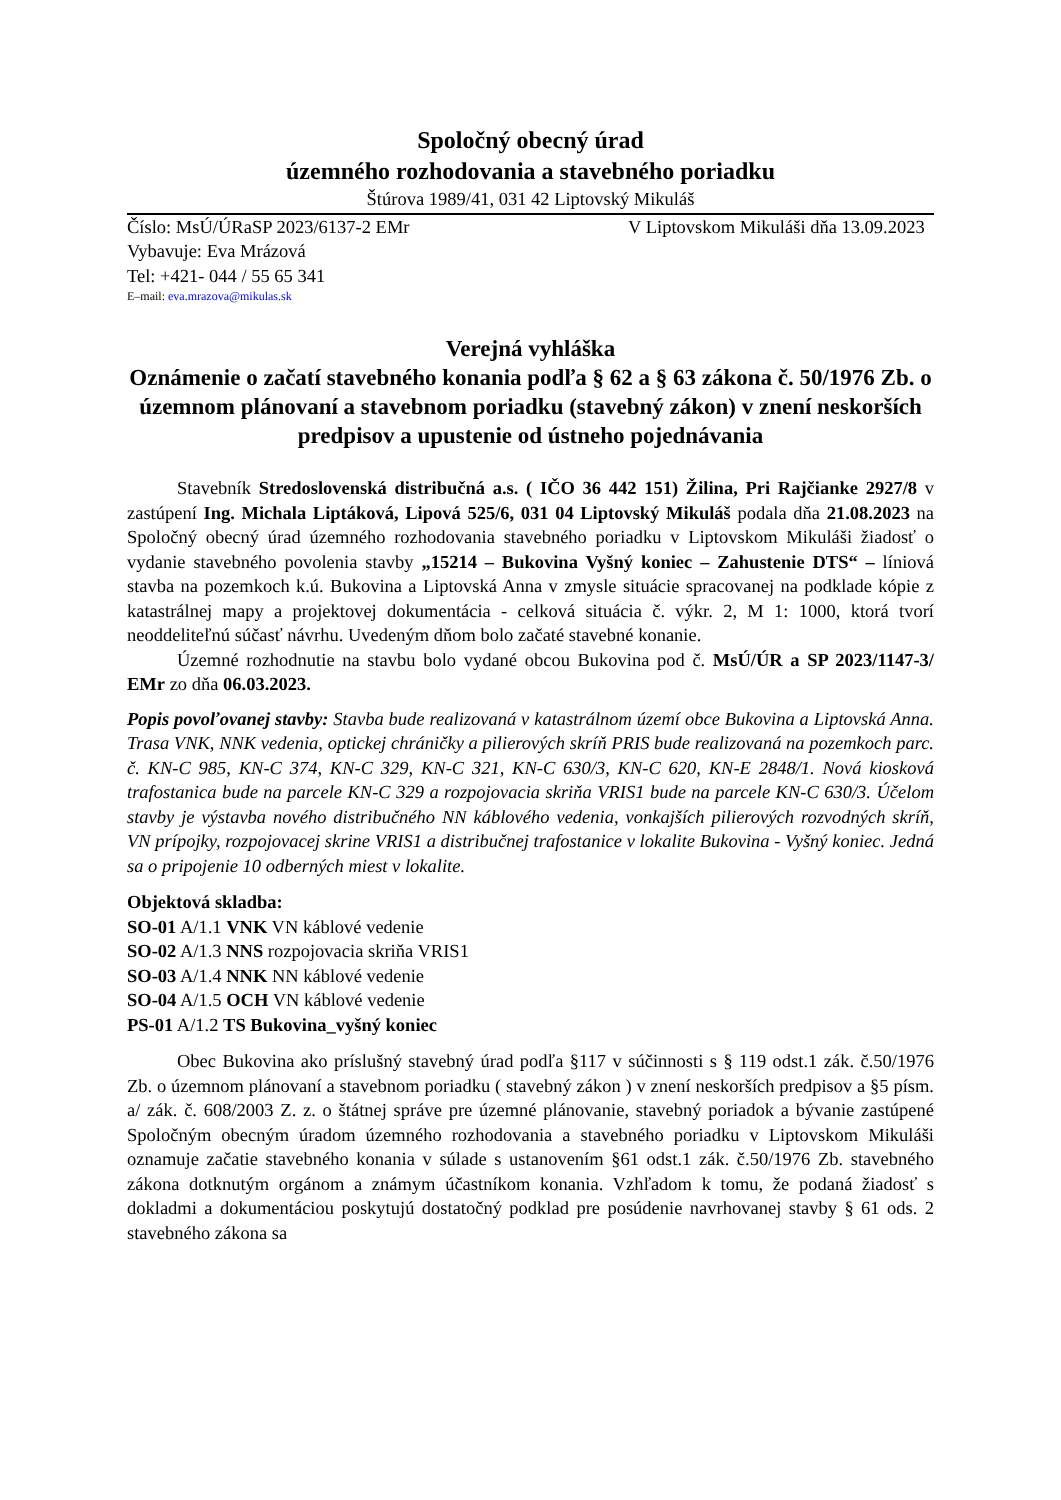Spoločný obecný úrad
územného rozhodovania a stavebného poriadku
Štúrova 1989/41, 031 42 Liptovský Mikuláš
Číslo: MsÚ/ÚRaSP 2023/6137-2 EMr V Liptovskom Mikuláši dňa 13.09.2023
Vybavuje: Eva Mrázová
Tel: +421- 044 / 55 65 341
E–mail: eva.mrazova@mikulas.sk
Verejná vyhláška
Oznámenie o začatí stavebného konania podľa § 62 a § 63 zákona č. 50/1976 Zb. o územnom plánovaní a stavebnom poriadku (stavebný zákon) v znení neskorších predpisov a upustenie od ústneho pojednávania
Stavebník Stredoslovenská distribučná a.s. ( IČO 36 442 151) Žilina, Pri Rajčianke 2927/8 v zastúpení Ing. Michala Liptáková, Lipová 525/6, 031 04 Liptovský Mikuláš podala dňa 21.08.2023 na Spoločný obecný úrad územného rozhodovania stavebného poriadku v Liptovskom Mikuláši žiadosť o vydanie stavebného povolenia stavby „15214 – Bukovina Vyšný koniec – Zahustenie DTS“ – líniová stavba na pozemkoch k.ú. Bukovina a Liptovská Anna v zmysle situácie spracovanej na podklade kópie z katastrálnej mapy a projektovej dokumentácia - celková situácia č. výkr. 2, M 1: 1000, ktorá tvorí neoddeliteľnú súčasť návrhu. Uvedeným dňom bolo začaté stavebné konanie.
Územné rozhodnutie na stavbu bolo vydané obcou Bukovina pod č. MsÚ/ÚR a SP 2023/1147-3/ EMr zo dňa 06.03.2023.
Popis povoľovanej stavby: Stavba bude realizovaná v katastrálnom území obce Bukovina a Liptovská Anna. Trasa VNK, NNK vedenia, optickej chráničky a pilierových skríň PRIS bude realizovaná na pozemkoch parc. č. KN-C 985, KN-C 374, KN-C 329, KN-C 321, KN-C 630/3, KN-C 620, KN-E 2848/1. Nová kiosková trafostanica bude na parcele KN-C 329 a rozpojovacia skriňa VRIS1 bude na parcele KN-C 630/3. Účelom stavby je výstavba nového distribučného NN káblového vedenia, vonkajších pilierových rozvodných skríň, VN prípojky, rozpojovacej skrine VRIS1 a distribučnej trafostanice v lokalite Bukovina - Vyšný koniec. Jedná sa o pripojenie 10 odberných miest v lokalite.
Objektová skladba:
SO-01 A/1.1 VNK VN káblové vedenie
SO-02 A/1.3 NNS rozpojovacia skriňa VRIS1
SO-03 A/1.4 NNK NN káblové vedenie
SO-04 A/1.5 OCH VN káblové vedenie
PS-01 A/1.2 TS Bukovina_vyšný koniec
Obec Bukovina ako príslušný stavebný úrad podľa §117 v súčinnosti s § 119 odst.1 zák. č.50/1976 Zb. o územnom plánovaní a stavebnom poriadku ( stavebný zákon ) v znení neskorších predpisov a §5 písm. a/ zák. č. 608/2003 Z. z. o štátnej správe pre územné plánovanie, stavebný poriadok a bývanie zastúpené Spoločným obecným úradom územného rozhodovania a stavebného poriadku v Liptovskom Mikuláši oznamuje začatie stavebného konania v súlade s ustanovením §61 odst.1 zák. č.50/1976 Zb. stavebného zákona dotknutým orgánom a známym účastníkom konania. Vzhľadom k tomu, že podaná žiadosť s dokladmi a dokumentáciou poskytujú dostatočný podklad pre posúdenie navrhovanej stavby § 61 ods. 2 stavebného zákona sa